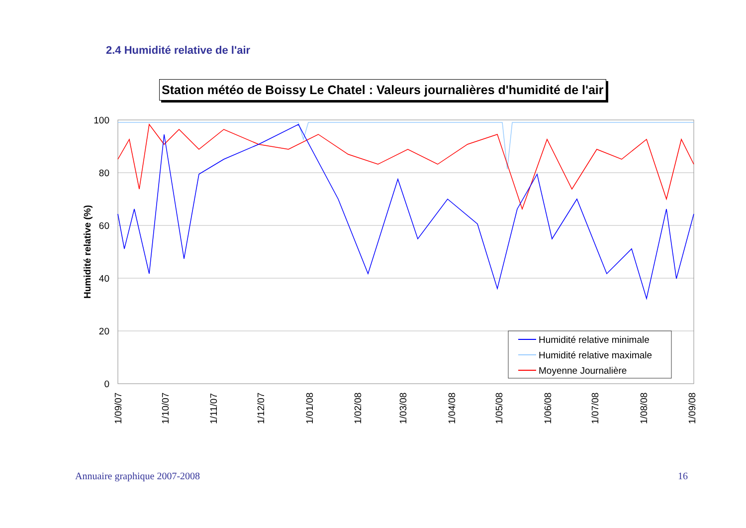2.4 Humidité relative de l'air
Station météo de Boissy Le Chatel : Valeurs journalières d'humidité de l'air
100
80
60
40
20
0
Humidité relative (%)
Humidité relative minimale
Humidité relative maximale
Moyenne Journalière
1/09/07
1/10/07
1/11/07
1/12/07
1/01/08
1/02/08
1/03/08
1/04/08
1/05/08
1/06/08
1/07/08
1/08/08
1/09/08
Annuaire graphique 2007-2008 16